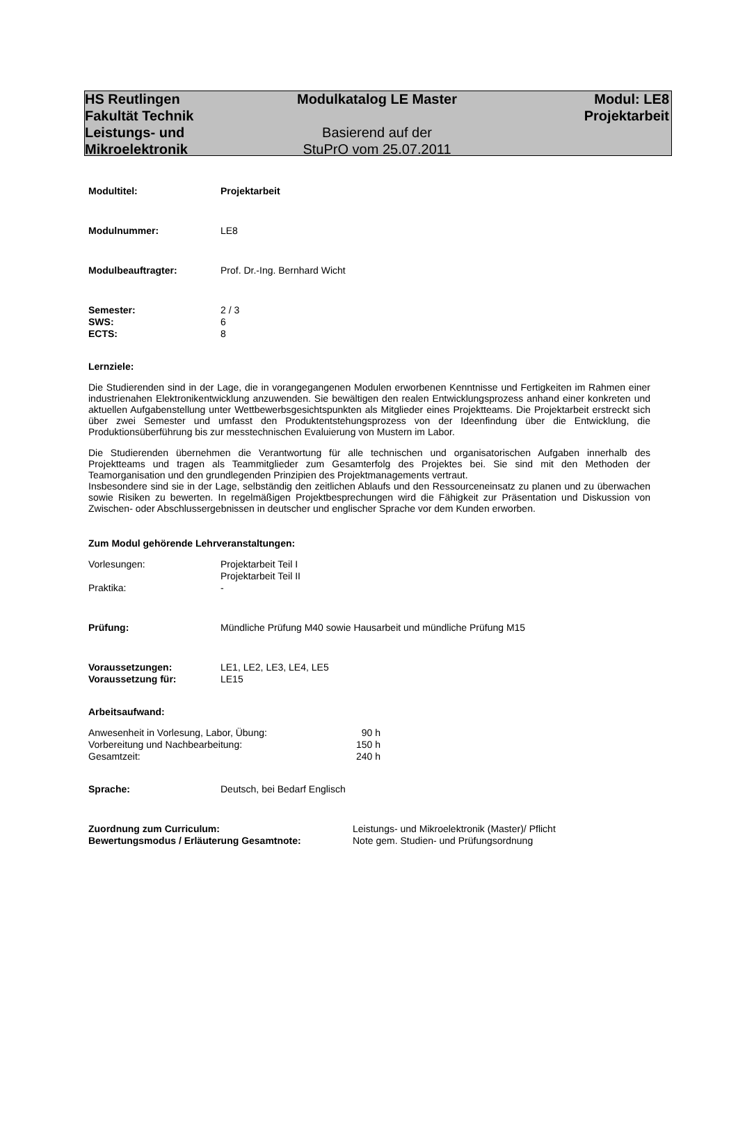HS Reutlingen
Fakultät Technik
Leistungs- und
Mikroelektronik
Modulkatalog LE Master
Basierend auf der
StuPrO vom 25.07.2011
Modul: LE8
Projektarbeit
Modultitel: Projektarbeit
Modulnummer:
LE8
Modulbeauftragter:
Prof. Dr.-Ing. Bernhard Wicht
Semester:
2 / 3
SWS:
6
ECTS:
8
Lernziele:
Die Studierenden sind in der Lage, die in vorangegangenen Modulen erworbenen Kenntnisse und Fertigkeiten im Rahmen einer industrienahen Elektronikentwicklung anzuwenden. Sie bewältigen den realen Entwicklungsprozess anhand einer konkreten und aktuellen Aufgabenstellung unter Wettbewerbsgesichtspunkten als Mitglieder eines Projektteams. Die Projektarbeit erstreckt sich über zwei Semester und umfasst den Produktentstehungsprozess von der Ideenfindung über die Entwicklung, die Produktionsüberführung bis zur messtechnischen Evaluierung von Mustern im Labor.
Die Studierenden übernehmen die Verantwortung für alle technischen und organisatorischen Aufgaben innerhalb des Projektteams und tragen als Teammitglieder zum Gesamterfolg des Projektes bei. Sie sind mit den Methoden der Teamorganisation und den grundlegenden Prinzipien des Projektmanagements vertraut.
Insbesondere sind sie in der Lage, selbständig den zeitlichen Ablaufs und den Ressourceneinsatz zu planen und zu überwachen sowie Risiken zu bewerten. In regelmäßigen Projektbesprechungen wird die Fähigkeit zur Präsentation und Diskussion von Zwischen- oder Abschlussergebnissen in deutscher und englischer Sprache vor dem Kunden erworben.
Zum Modul gehörende Lehrveranstaltungen:
Vorlesungen: Projektarbeit Teil I
Projektarbeit Teil II
Praktika:
-
Prüfung:
Mündliche Prüfung M40 sowie Hausarbeit und mündliche Prüfung M15
Voraussetzungen:
LE1, LE2, LE3, LE4, LE5
Voraussetzung für:
LE15
Arbeitsaufwand:
Anwesenheit in Vorlesung, Labor, Übung: 90 h
Vorbereitung und Nachbearbeitung: 150 h
Gesamtzeit: 240 h
Sprache:
Deutsch, bei Bedarf Englisch
Zuordnung zum Curriculum:
Leistungs- und Mikroelektronik (Master)/ Pflicht
Bewertungsmodus / Erläuterung Gesamtnote:
Note gem. Studien- und Prüfungsordnung